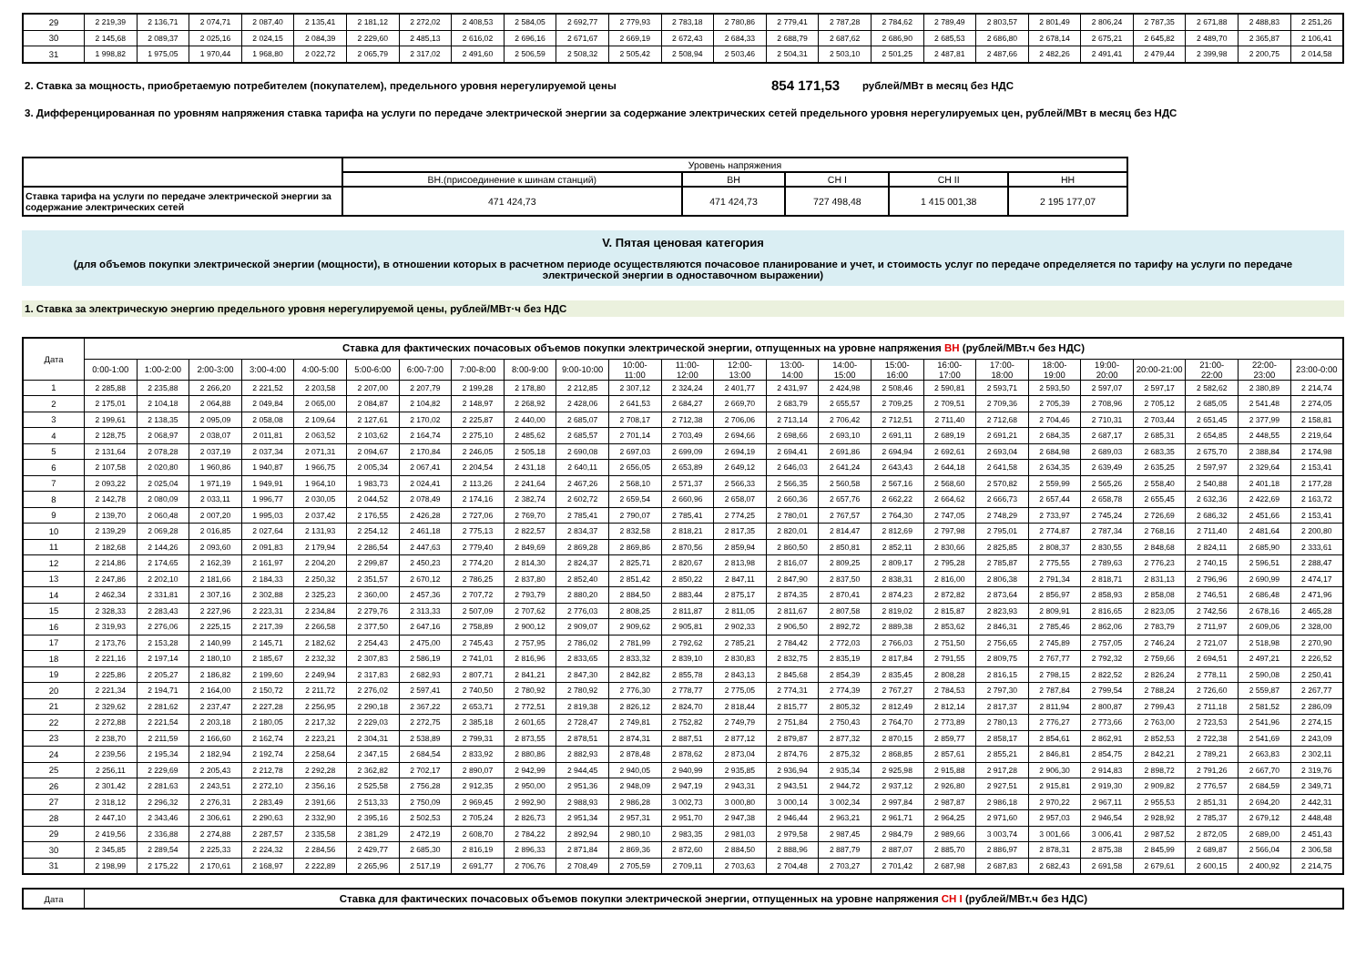| 29 | 2 219,39 | 2 136,71 | 2 074,71 | 2 087,40 | 2 135,41 | 2 181,12 | 2 272,02 | 2 408,53 | 2 584,05 | 2 692,77 | 2 779,93 | 2 783,18 | 2 780,86 | 2 779,41 | 2 787,28 | 2 784,62 | 2 789,49 | 2 803,57 | 2 801,49 | 2 806,24 | 2 787,35 | 2 671,88 | 2 488,83 | 2 251,26 |
| 30 | 2 145,68 | 2 089,37 | 2 025,16 | 2 024,15 | 2 084,39 | 2 229,60 | 2 485,13 | 2 616,02 | 2 696,16 | 2 671,67 | 2 669,19 | 2 672,43 | 2 684,33 | 2 688,79 | 2 687,62 | 2 686,90 | 2 685,53 | 2 686,80 | 2 678,14 | 2 675,21 | 2 645,82 | 2 489,70 | 2 365,87 | 2 106,41 |
| 31 | 1 998,82 | 1 975,05 | 1 970,44 | 1 968,80 | 2 022,72 | 2 065,79 | 2 317,02 | 2 491,60 | 2 506,59 | 2 508,32 | 2 505,42 | 2 508,94 | 2 503,46 | 2 504,31 | 2 503,10 | 2 501,25 | 2 487,81 | 2 487,66 | 2 482,26 | 2 491,41 | 2 479,44 | 2 399,98 | 2 200,75 | 2 014,58 |
2. Ставка за мощность, приобретаемую потребителем (покупателем), предельного уровня нерегулируемой цены 854 171,53 рублей/МВт в месяц без НДС
3. Дифференцированная по уровням напряжения ставка тарифа на услуги по передаче электрической энергии за содержание электрических сетей предельного уровня нерегулируемых цен, рублей/МВт в месяц без НДС
| | Уровень напряжения | | | | |
| | ВН.(присоединение к шинам станций) | ВН | СН I | СН II | НН |
| Ставка тарифа на услуги по передаче электрической энергии за содержание электрических сетей | 471 424,73 | 471 424,73 | 727 498,48 | 1 415 001,38 | 2 195 177,07 |
V. Пятая ценовая категория
(для объемов покупки электрической энергии (мощности), в отношении которых в расчетном периоде осуществляются почасовое планирование и учет, и стоимость услуг по передаче определяется по тарифу на услуги по передаче электрической энергии в одноставочном выражении)
1. Ставка за электрическую энергию предельного уровня нерегулируемой цены, рублей/МВт·ч без НДС
| Дата | Ставка для фактических почасовых объемов покупки электрической энергии, отпущенных на уровне напряжения ВН (рублей/МВт.ч без НДС) | | | | | | | | | | | | | | | | | | | | | | | |
| --- | --- | --- | --- | --- | --- | --- | --- | --- | --- | --- | --- | --- | --- | --- | --- | --- | --- | --- | --- | --- | --- | --- | --- | --- |
| | 0:00-1:00 | 1:00-2:00 | 2:00-3:00 | 3:00-4:00 | 4:00-5:00 | 5:00-6:00 | 6:00-7:00 | 7:00-8:00 | 8:00-9:00 | 9:00-10:00 | 10:00- 11:00 | 11:00- 12:00 | 12:00- 13:00 | 13:00- 14:00 | 14:00- 15:00 | 15:00- 16:00 | 16:00- 17:00 | 17:00- 18:00 | 18:00- 19:00 | 19:00- 20:00 | 20:00-21:00 | 21:00- 22:00 | 22:00- 23:00 | 23:00-0:00 |
| 1 | 2 285,88 | 2 235,88 | 2 266,20 | 2 221,52 | 2 203,58 | 2 207,00 | 2 207,79 | 2 199,28 | 2 178,80 | 2 212,85 | 2 307,12 | 2 324,24 | 2 401,77 | 2 431,97 | 2 424,98 | 2 508,46 | 2 590,81 | 2 593,71 | 2 593,50 | 2 597,07 | 2 597,17 | 2 582,62 | 2 380,89 | 2 214,74 |
| 2 | 2 175,01 | 2 104,18 | 2 064,88 | 2 049,84 | 2 065,00 | 2 084,87 | 2 104,82 | 2 148,97 | 2 268,92 | 2 428,06 | 2 641,53 | 2 684,27 | 2 669,70 | 2 683,79 | 2 655,57 | 2 709,25 | 2 709,51 | 2 709,36 | 2 705,39 | 2 708,96 | 2 705,12 | 2 685,05 | 2 541,48 | 2 274,05 |
| 3 | 2 199,61 | 2 138,35 | 2 095,09 | 2 058,08 | 2 109,64 | 2 127,61 | 2 170,02 | 2 225,87 | 2 440,00 | 2 685,07 | 2 708,17 | 2 712,38 | 2 706,06 | 2 713,14 | 2 706,42 | 2 712,51 | 2 711,40 | 2 712,68 | 2 704,46 | 2 710,31 | 2 703,44 | 2 651,45 | 2 377,99 | 2 158,81 |
| 4 | 2 128,75 | 2 068,97 | 2 038,07 | 2 011,81 | 2 063,52 | 2 103,62 | 2 164,74 | 2 275,10 | 2 485,62 | 2 685,57 | 2 701,14 | 2 703,49 | 2 694,66 | 2 698,66 | 2 693,10 | 2 691,11 | 2 689,19 | 2 691,21 | 2 684,35 | 2 687,17 | 2 685,31 | 2 654,85 | 2 448,55 | 2 219,64 |
| 5 | 2 131,64 | 2 078,28 | 2 037,19 | 2 037,34 | 2 071,31 | 2 094,67 | 2 170,84 | 2 246,05 | 2 505,18 | 2 690,08 | 2 697,03 | 2 699,09 | 2 694,19 | 2 694,41 | 2 691,86 | 2 694,94 | 2 692,61 | 2 693,04 | 2 684,98 | 2 689,03 | 2 683,35 | 2 675,70 | 2 388,84 | 2 174,98 |
| 6 | 2 107,58 | 2 020,80 | 1 960,86 | 1 940,87 | 1 966,75 | 2 005,34 | 2 067,41 | 2 204,54 | 2 431,18 | 2 640,11 | 2 656,05 | 2 653,89 | 2 649,12 | 2 646,03 | 2 641,24 | 2 643,43 | 2 644,18 | 2 641,58 | 2 634,35 | 2 639,49 | 2 635,25 | 2 597,97 | 2 329,64 | 2 153,41 |
| 7 | 2 093,22 | 2 025,04 | 1 971,19 | 1 949,91 | 1 964,10 | 1 983,73 | 2 024,41 | 2 113,26 | 2 241,64 | 2 467,26 | 2 568,10 | 2 571,37 | 2 566,33 | 2 566,35 | 2 560,58 | 2 567,16 | 2 568,60 | 2 570,82 | 2 559,99 | 2 565,26 | 2 558,40 | 2 540,88 | 2 401,18 | 2 177,28 |
| 8 | 2 142,78 | 2 080,09 | 2 033,11 | 1 996,77 | 2 030,05 | 2 044,52 | 2 078,49 | 2 174,16 | 2 382,74 | 2 602,72 | 2 659,54 | 2 660,96 | 2 658,07 | 2 660,36 | 2 657,76 | 2 662,22 | 2 664,62 | 2 666,73 | 2 657,44 | 2 658,78 | 2 655,45 | 2 632,36 | 2 422,69 | 2 163,72 |
| 9 | 2 139,70 | 2 060,48 | 2 007,20 | 1 995,03 | 2 037,42 | 2 176,55 | 2 426,28 | 2 727,06 | 2 769,70 | 2 785,41 | 2 790,07 | 2 785,41 | 2 774,25 | 2 780,01 | 2 767,57 | 2 764,30 | 2 747,05 | 2 748,29 | 2 733,97 | 2 745,24 | 2 726,69 | 2 686,32 | 2 451,66 | 2 153,41 |
| 10 | 2 139,29 | 2 069,28 | 2 016,85 | 2 027,64 | 2 131,93 | 2 254,12 | 2 461,18 | 2 775,13 | 2 822,57 | 2 834,37 | 2 832,58 | 2 818,21 | 2 817,35 | 2 820,01 | 2 814,47 | 2 812,69 | 2 797,98 | 2 795,01 | 2 774,87 | 2 787,34 | 2 768,16 | 2 711,40 | 2 481,64 | 2 200,80 |
| 11 | 2 182,68 | 2 144,26 | 2 093,60 | 2 091,83 | 2 179,94 | 2 286,54 | 2 447,63 | 2 779,40 | 2 849,69 | 2 869,28 | 2 869,86 | 2 870,56 | 2 859,94 | 2 860,50 | 2 850,81 | 2 852,11 | 2 830,66 | 2 825,85 | 2 808,37 | 2 830,55 | 2 848,68 | 2 824,11 | 2 685,90 | 2 333,61 |
| 12 | 2 214,86 | 2 174,65 | 2 162,39 | 2 161,97 | 2 204,20 | 2 299,87 | 2 450,23 | 2 774,20 | 2 814,30 | 2 824,37 | 2 825,71 | 2 820,67 | 2 813,98 | 2 816,07 | 2 809,25 | 2 809,17 | 2 795,28 | 2 785,87 | 2 775,55 | 2 789,63 | 2 776,23 | 2 740,15 | 2 596,51 | 2 288,47 |
| 13 | 2 247,86 | 2 202,10 | 2 181,66 | 2 184,33 | 2 250,32 | 2 351,57 | 2 670,12 | 2 786,25 | 2 837,80 | 2 852,40 | 2 851,42 | 2 850,22 | 2 847,11 | 2 847,90 | 2 837,50 | 2 838,31 | 2 816,00 | 2 806,38 | 2 791,34 | 2 818,71 | 2 831,13 | 2 796,96 | 2 690,99 | 2 474,17 |
| 14 | 2 462,34 | 2 331,81 | 2 307,16 | 2 302,88 | 2 325,23 | 2 360,00 | 2 457,36 | 2 707,72 | 2 793,79 | 2 880,20 | 2 884,50 | 2 883,44 | 2 875,17 | 2 874,35 | 2 870,41 | 2 874,23 | 2 872,82 | 2 873,64 | 2 856,97 | 2 858,93 | 2 858,08 | 2 746,51 | 2 686,48 | 2 471,96 |
| 15 | 2 328,33 | 2 283,43 | 2 227,96 | 2 223,31 | 2 234,84 | 2 279,76 | 2 313,33 | 2 507,09 | 2 707,62 | 2 776,03 | 2 808,25 | 2 811,87 | 2 811,05 | 2 811,67 | 2 807,58 | 2 819,02 | 2 815,87 | 2 823,93 | 2 809,91 | 2 816,65 | 2 823,05 | 2 742,56 | 2 678,16 | 2 465,28 |
| 16 | 2 319,93 | 2 276,06 | 2 225,15 | 2 217,39 | 2 266,58 | 2 377,50 | 2 647,16 | 2 758,89 | 2 900,12 | 2 909,07 | 2 909,62 | 2 905,81 | 2 902,33 | 2 906,50 | 2 892,72 | 2 889,38 | 2 853,62 | 2 846,31 | 2 785,46 | 2 862,06 | 2 783,79 | 2 711,97 | 2 609,06 | 2 328,00 |
| 17 | 2 173,76 | 2 153,28 | 2 140,99 | 2 145,71 | 2 182,62 | 2 254,43 | 2 475,00 | 2 745,43 | 2 757,95 | 2 786,02 | 2 781,99 | 2 792,62 | 2 785,21 | 2 784,42 | 2 772,03 | 2 766,03 | 2 751,50 | 2 756,65 | 2 745,89 | 2 757,05 | 2 746,24 | 2 721,07 | 2 518,98 | 2 270,90 |
| 18 | 2 221,16 | 2 197,14 | 2 180,10 | 2 185,67 | 2 232,32 | 2 307,83 | 2 586,19 | 2 741,01 | 2 816,96 | 2 833,65 | 2 833,32 | 2 839,10 | 2 830,83 | 2 832,75 | 2 835,19 | 2 817,84 | 2 791,55 | 2 809,75 | 2 767,77 | 2 792,32 | 2 759,66 | 2 694,51 | 2 497,21 | 2 226,52 |
| 19 | 2 225,86 | 2 205,27 | 2 186,82 | 2 199,60 | 2 249,94 | 2 317,83 | 2 682,93 | 2 807,71 | 2 841,21 | 2 847,30 | 2 842,82 | 2 855,78 | 2 843,13 | 2 845,68 | 2 854,39 | 2 835,45 | 2 808,28 | 2 816,15 | 2 798,15 | 2 822,52 | 2 826,24 | 2 778,11 | 2 590,08 | 2 250,41 |
| 20 | 2 221,34 | 2 194,71 | 2 164,00 | 2 150,72 | 2 211,72 | 2 276,02 | 2 597,41 | 2 740,50 | 2 780,92 | 2 780,92 | 2 776,30 | 2 778,77 | 2 775,05 | 2 774,31 | 2 774,39 | 2 767,27 | 2 784,53 | 2 797,30 | 2 787,84 | 2 799,54 | 2 788,24 | 2 726,60 | 2 559,87 | 2 267,77 |
| 21 | 2 329,62 | 2 281,62 | 2 237,47 | 2 227,28 | 2 256,95 | 2 290,18 | 2 367,22 | 2 653,71 | 2 772,51 | 2 819,38 | 2 826,12 | 2 824,70 | 2 818,44 | 2 815,77 | 2 805,32 | 2 812,49 | 2 812,14 | 2 817,37 | 2 811,94 | 2 800,87 | 2 799,43 | 2 711,18 | 2 581,52 | 2 286,09 |
| 22 | 2 272,88 | 2 221,54 | 2 203,18 | 2 180,05 | 2 217,32 | 2 229,03 | 2 272,75 | 2 385,18 | 2 601,65 | 2 728,47 | 2 749,81 | 2 752,82 | 2 749,79 | 2 751,84 | 2 750,43 | 2 764,70 | 2 773,89 | 2 780,13 | 2 776,27 | 2 773,66 | 2 763,00 | 2 723,53 | 2 541,96 | 2 274,15 |
| 23 | 2 238,70 | 2 211,59 | 2 166,60 | 2 162,74 | 2 223,21 | 2 304,31 | 2 538,89 | 2 799,31 | 2 873,55 | 2 878,51 | 2 874,31 | 2 887,51 | 2 877,12 | 2 879,87 | 2 877,32 | 2 870,15 | 2 859,77 | 2 858,17 | 2 854,61 | 2 862,91 | 2 852,53 | 2 722,38 | 2 541,69 | 2 243,09 |
| 24 | 2 239,56 | 2 195,34 | 2 182,94 | 2 192,74 | 2 258,64 | 2 347,15 | 2 684,54 | 2 833,92 | 2 880,86 | 2 882,93 | 2 878,48 | 2 878,62 | 2 873,04 | 2 874,76 | 2 875,32 | 2 868,85 | 2 857,61 | 2 855,21 | 2 846,81 | 2 854,75 | 2 842,21 | 2 789,21 | 2 663,83 | 2 302,11 |
| 25 | 2 256,11 | 2 229,69 | 2 205,43 | 2 212,78 | 2 292,28 | 2 362,82 | 2 702,17 | 2 890,07 | 2 942,99 | 2 944,45 | 2 940,05 | 2 940,99 | 2 935,85 | 2 936,94 | 2 935,34 | 2 925,98 | 2 915,88 | 2 917,28 | 2 906,30 | 2 914,83 | 2 898,72 | 2 791,26 | 2 667,70 | 2 319,76 |
| 26 | 2 301,42 | 2 281,63 | 2 243,51 | 2 272,10 | 2 356,16 | 2 525,58 | 2 756,28 | 2 912,35 | 2 950,00 | 2 951,36 | 2 948,09 | 2 947,19 | 2 943,31 | 2 943,51 | 2 944,72 | 2 937,12 | 2 926,80 | 2 927,51 | 2 915,81 | 2 919,30 | 2 909,82 | 2 776,57 | 2 684,59 | 2 349,71 |
| 27 | 2 318,12 | 2 296,32 | 2 276,31 | 2 283,49 | 2 391,66 | 2 513,33 | 2 750,09 | 2 969,45 | 2 992,90 | 2 988,93 | 2 986,28 | 3 002,73 | 3 000,80 | 3 000,14 | 3 002,34 | 2 997,84 | 2 987,87 | 2 986,18 | 2 970,22 | 2 967,11 | 2 955,53 | 2 851,31 | 2 694,20 | 2 442,31 |
| 28 | 2 447,10 | 2 343,46 | 2 306,61 | 2 290,63 | 2 332,90 | 2 395,16 | 2 502,53 | 2 705,24 | 2 826,73 | 2 951,34 | 2 957,31 | 2 951,70 | 2 947,38 | 2 946,44 | 2 963,21 | 2 961,71 | 2 964,25 | 2 971,60 | 2 957,03 | 2 946,54 | 2 928,92 | 2 785,37 | 2 679,12 | 2 448,48 |
| 29 | 2 419,56 | 2 336,88 | 2 274,88 | 2 287,57 | 2 335,58 | 2 381,29 | 2 472,19 | 2 608,70 | 2 784,22 | 2 892,94 | 2 980,10 | 2 983,35 | 2 981,03 | 2 979,58 | 2 987,45 | 2 984,79 | 2 989,66 | 3 003,74 | 3 001,66 | 3 006,41 | 2 987,52 | 2 872,05 | 2 689,00 | 2 451,43 |
| 30 | 2 345,85 | 2 289,54 | 2 225,33 | 2 224,32 | 2 284,56 | 2 429,77 | 2 685,30 | 2 816,19 | 2 896,33 | 2 871,84 | 2 869,36 | 2 872,60 | 2 884,50 | 2 888,96 | 2 887,79 | 2 887,07 | 2 885,70 | 2 886,97 | 2 878,31 | 2 875,38 | 2 845,99 | 2 689,87 | 2 566,04 | 2 306,58 |
| 31 | 2 198,99 | 2 175,22 | 2 170,61 | 2 168,97 | 2 222,89 | 2 265,96 | 2 517,19 | 2 691,77 | 2 706,76 | 2 708,49 | 2 705,59 | 2 709,11 | 2 703,63 | 2 704,48 | 2 703,27 | 2 701,42 | 2 687,98 | 2 687,83 | 2 682,43 | 2 691,58 | 2 679,61 | 2 600,15 | 2 400,92 | 2 214,75 |
| Дата | Ставка для фактических почасовых объемов покупки электрической энергии, отпущенных на уровне напряжения СН I (рублей/МВт.ч без НДС) |
| --- | --- |